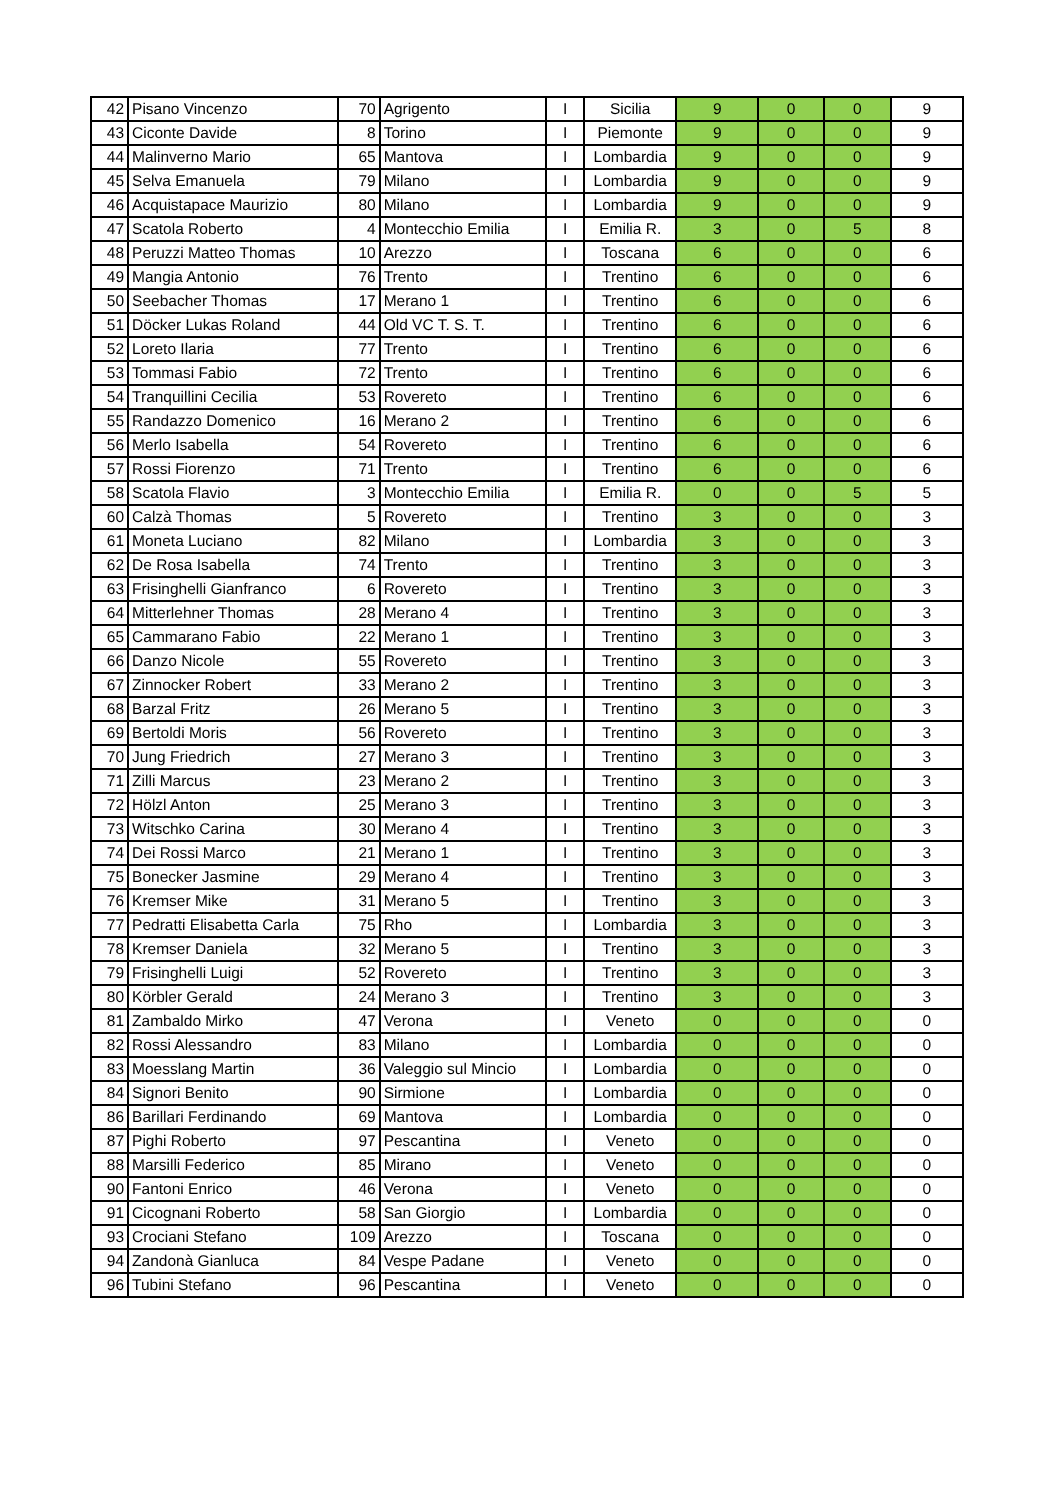| 42 | Pisano Vincenzo | 70 | Agrigento | I | Sicilia | 9 | 0 | 0 | 9 |
| 43 | Ciconte Davide | 8 | Torino | I | Piemonte | 9 | 0 | 0 | 9 |
| 44 | Malinverno Mario | 65 | Mantova | I | Lombardia | 9 | 0 | 0 | 9 |
| 45 | Selva Emanuela | 79 | Milano | I | Lombardia | 9 | 0 | 0 | 9 |
| 46 | Acquistapace Maurizio | 80 | Milano | I | Lombardia | 9 | 0 | 0 | 9 |
| 47 | Scatola Roberto | 4 | Montecchio Emilia | I | Emilia R. | 3 | 0 | 5 | 8 |
| 48 | Peruzzi Matteo Thomas | 10 | Arezzo | I | Toscana | 6 | 0 | 0 | 6 |
| 49 | Mangia Antonio | 76 | Trento | I | Trentino | 6 | 0 | 0 | 6 |
| 50 | Seebacher Thomas | 17 | Merano 1 | I | Trentino | 6 | 0 | 0 | 6 |
| 51 | Döcker Lukas Roland | 44 | Old VC T. S. T. | I | Trentino | 6 | 0 | 0 | 6 |
| 52 | Loreto Ilaria | 77 | Trento | I | Trentino | 6 | 0 | 0 | 6 |
| 53 | Tommasi Fabio | 72 | Trento | I | Trentino | 6 | 0 | 0 | 6 |
| 54 | Tranquillini Cecilia | 53 | Rovereto | I | Trentino | 6 | 0 | 0 | 6 |
| 55 | Randazzo Domenico | 16 | Merano 2 | I | Trentino | 6 | 0 | 0 | 6 |
| 56 | Merlo Isabella | 54 | Rovereto | I | Trentino | 6 | 0 | 0 | 6 |
| 57 | Rossi Fiorenzo | 71 | Trento | I | Trentino | 6 | 0 | 0 | 6 |
| 58 | Scatola Flavio | 3 | Montecchio Emilia | I | Emilia R. | 0 | 0 | 5 | 5 |
| 60 | Calzà Thomas | 5 | Rovereto | I | Trentino | 3 | 0 | 0 | 3 |
| 61 | Moneta Luciano | 82 | Milano | I | Lombardia | 3 | 0 | 0 | 3 |
| 62 | De Rosa Isabella | 74 | Trento | I | Trentino | 3 | 0 | 0 | 3 |
| 63 | Frisinghelli Gianfranco | 6 | Rovereto | I | Trentino | 3 | 0 | 0 | 3 |
| 64 | Mitterlehner Thomas | 28 | Merano 4 | I | Trentino | 3 | 0 | 0 | 3 |
| 65 | Cammarano Fabio | 22 | Merano 1 | I | Trentino | 3 | 0 | 0 | 3 |
| 66 | Danzo Nicole | 55 | Rovereto | I | Trentino | 3 | 0 | 0 | 3 |
| 67 | Zinnocker Robert | 33 | Merano 2 | I | Trentino | 3 | 0 | 0 | 3 |
| 68 | Barzal Fritz | 26 | Merano 5 | I | Trentino | 3 | 0 | 0 | 3 |
| 69 | Bertoldi Moris | 56 | Rovereto | I | Trentino | 3 | 0 | 0 | 3 |
| 70 | Jung Friedrich | 27 | Merano 3 | I | Trentino | 3 | 0 | 0 | 3 |
| 71 | Zilli Marcus | 23 | Merano 2 | I | Trentino | 3 | 0 | 0 | 3 |
| 72 | Hölzl Anton | 25 | Merano 3 | I | Trentino | 3 | 0 | 0 | 3 |
| 73 | Witschko Carina | 30 | Merano 4 | I | Trentino | 3 | 0 | 0 | 3 |
| 74 | Dei Rossi Marco | 21 | Merano 1 | I | Trentino | 3 | 0 | 0 | 3 |
| 75 | Bonecker Jasmine | 29 | Merano 4 | I | Trentino | 3 | 0 | 0 | 3 |
| 76 | Kremser Mike | 31 | Merano 5 | I | Trentino | 3 | 0 | 0 | 3 |
| 77 | Pedratti Elisabetta Carla | 75 | Rho | I | Lombardia | 3 | 0 | 0 | 3 |
| 78 | Kremser Daniela | 32 | Merano 5 | I | Trentino | 3 | 0 | 0 | 3 |
| 79 | Frisinghelli Luigi | 52 | Rovereto | I | Trentino | 3 | 0 | 0 | 3 |
| 80 | Körbler Gerald | 24 | Merano 3 | I | Trentino | 3 | 0 | 0 | 3 |
| 81 | Zambaldo Mirko | 47 | Verona | I | Veneto | 0 | 0 | 0 | 0 |
| 82 | Rossi Alessandro | 83 | Milano | I | Lombardia | 0 | 0 | 0 | 0 |
| 83 | Moesslang Martin | 36 | Valeggio sul Mincio | I | Lombardia | 0 | 0 | 0 | 0 |
| 84 | Signori Benito | 90 | Sirmione | I | Lombardia | 0 | 0 | 0 | 0 |
| 86 | Barillari Ferdinando | 69 | Mantova | I | Lombardia | 0 | 0 | 0 | 0 |
| 87 | Pighi Roberto | 97 | Pescantina | I | Veneto | 0 | 0 | 0 | 0 |
| 88 | Marsilli Federico | 85 | Mirano | I | Veneto | 0 | 0 | 0 | 0 |
| 90 | Fantoni Enrico | 46 | Verona | I | Veneto | 0 | 0 | 0 | 0 |
| 91 | Cicognani Roberto | 58 | San Giorgio | I | Lombardia | 0 | 0 | 0 | 0 |
| 93 | Crociani Stefano | 109 | Arezzo | I | Toscana | 0 | 0 | 0 | 0 |
| 94 | Zandonà Gianluca | 84 | Vespe Padane | I | Veneto | 0 | 0 | 0 | 0 |
| 96 | Tubini Stefano | 96 | Pescantina | I | Veneto | 0 | 0 | 0 | 0 |